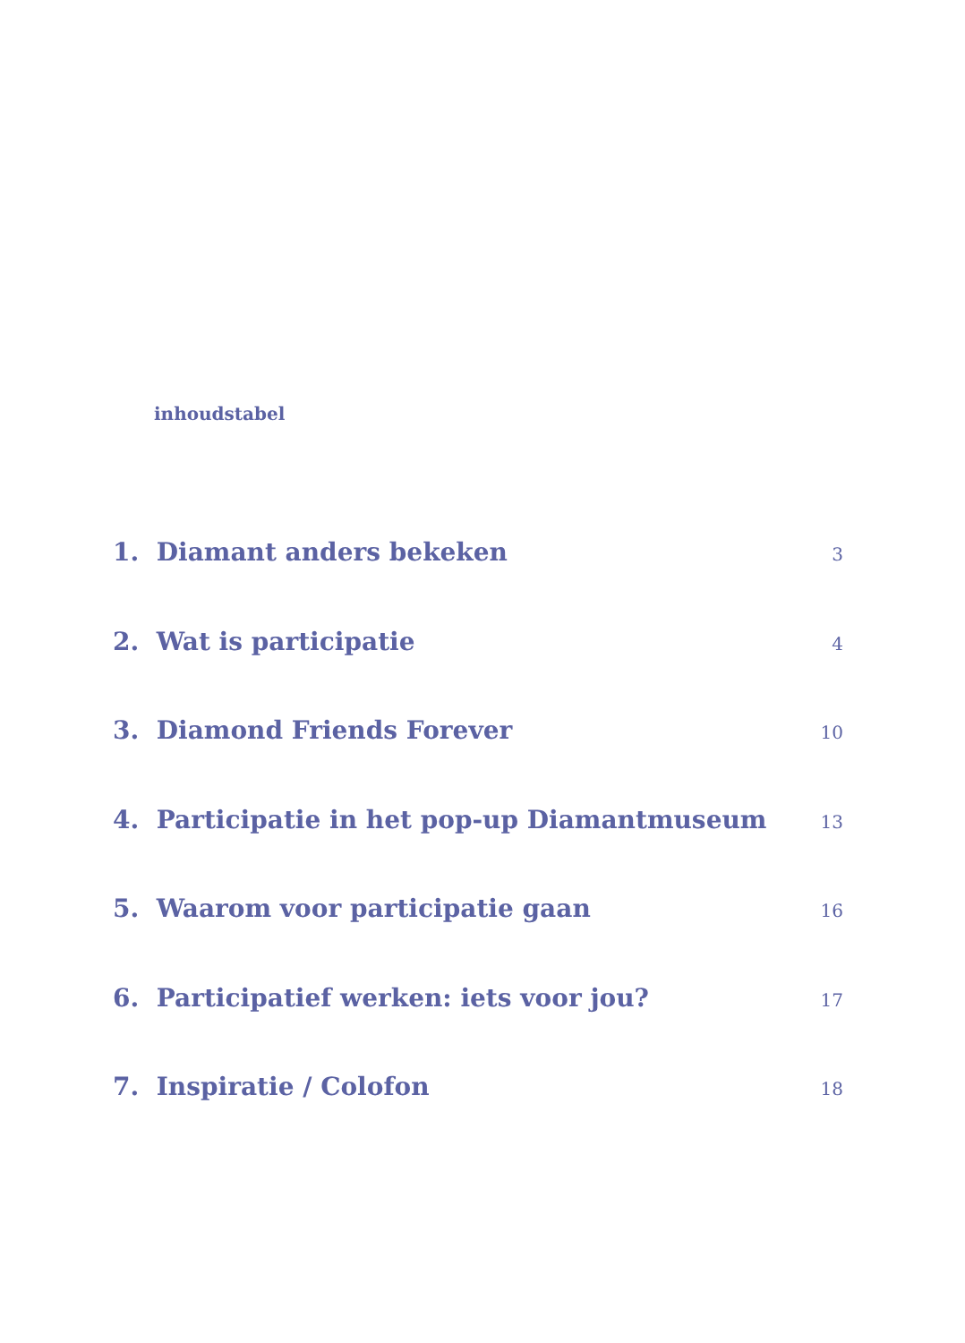inhoudstabel
1. Diamant anders bekeken 3
2. Wat is participatie 4
3. Diamond Friends Forever 10
4. Participatie in het pop-up Diamantmuseum 13
5. Waarom voor participatie gaan 16
6. Participatief werken: iets voor jou? 17
7. Inspiratie / Colofon 18